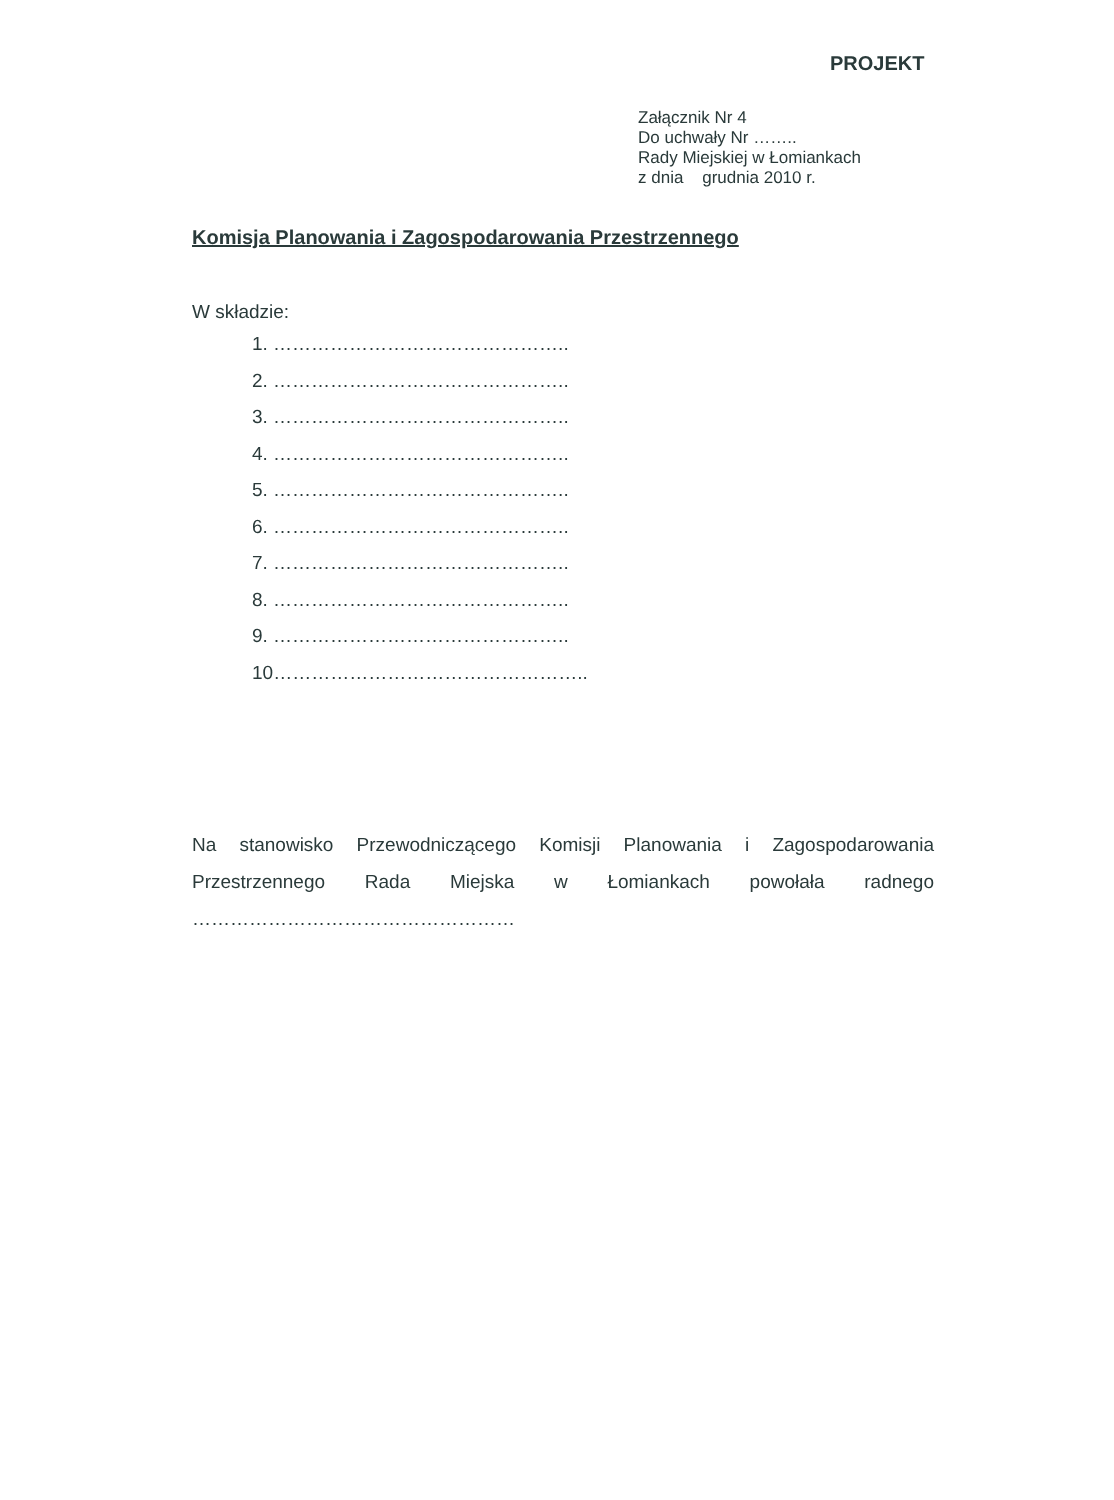PROJEKT
Załącznik Nr 4
Do uchwały Nr ……..
Rady Miejskiej w Łomiankach
z dnia grudnia 2010 r.
Komisja Planowania i Zagospodarowania Przestrzennego
W składzie:
1. ………………………………………..
2. ………………………………………..
3. ………………………………………..
4. ………………………………………..
5. ………………………………………..
6. ………………………………………..
7. ………………………………………..
8. ………………………………………..
9. ………………………………………..
10…………………………………………..
Na stanowisko Przewodniczącego Komisji Planowania i Zagospodarowania Przestrzennego Rada Miejska w Łomiankach powołała radnego ……………………………………………